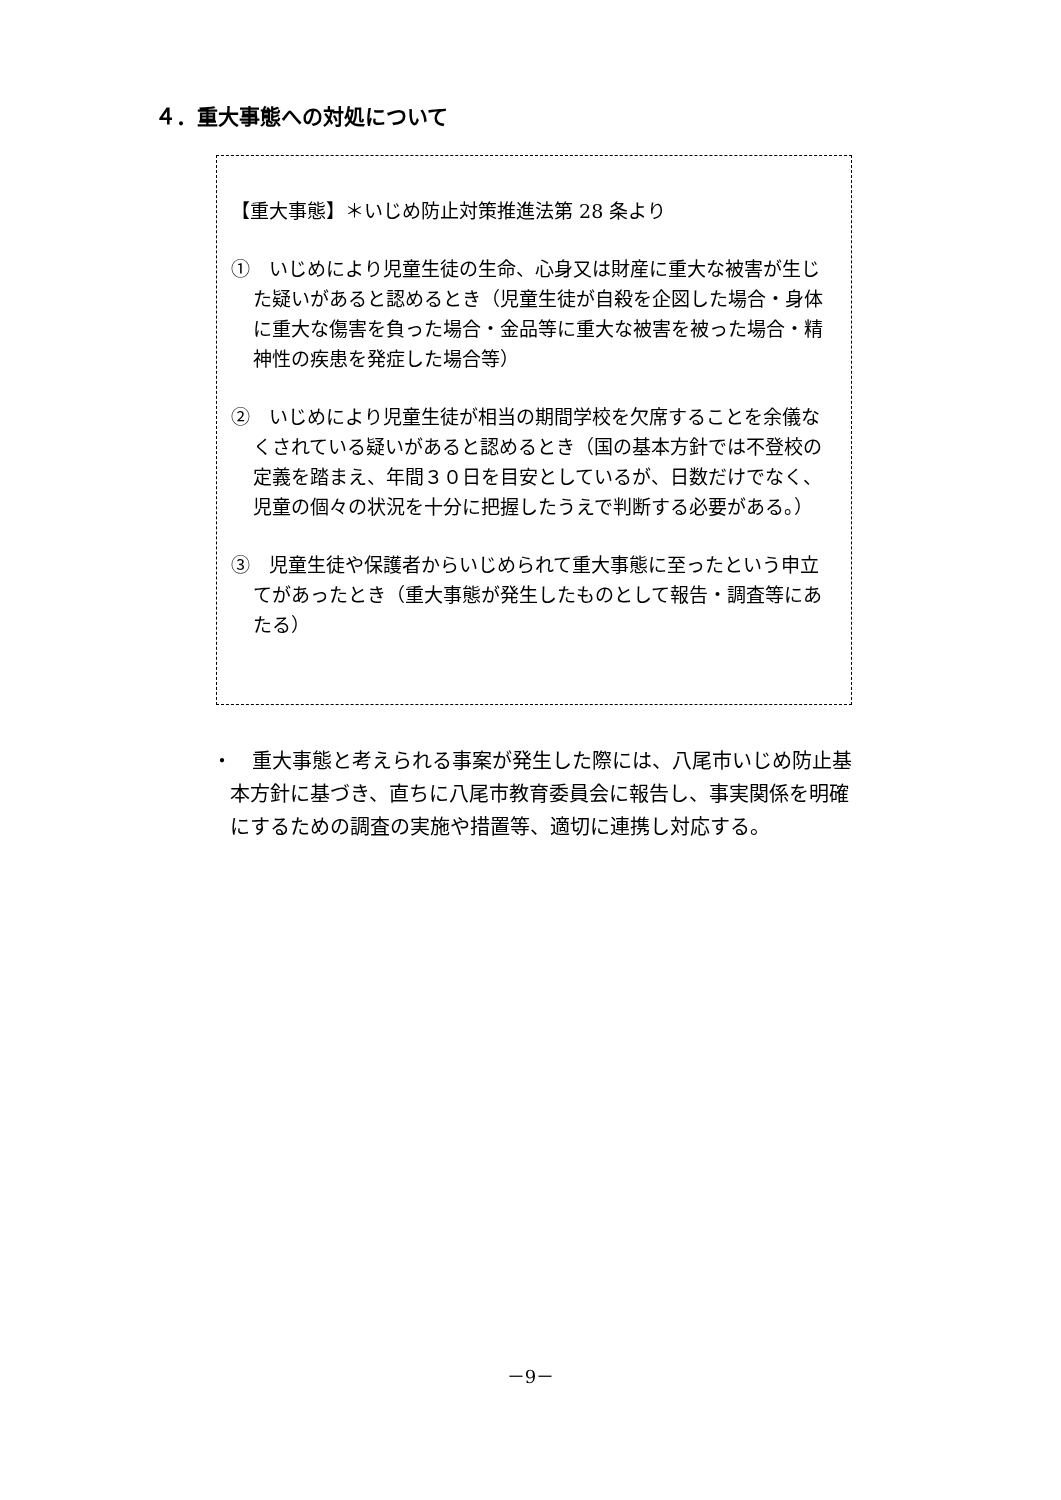４．重大事態への対処について
【重大事態】＊いじめ防止対策推進法第 28 条より
①　いじめにより児童生徒の生命、心身又は財産に重大な被害が生じた疑いがあると認めるとき（児童生徒が自殺を企図した場合・身体に重大な傷害を負った場合・金品等に重大な被害を被った場合・精神性の疾患を発症した場合等）
②　いじめにより児童生徒が相当の期間学校を欠席することを余儀なくされている疑いがあると認めるとき（国の基本方針では不登校の定義を踏まえ、年間３０日を目安としているが、日数だけでなく、児童の個々の状況を十分に把握したうえで判断する必要がある。）
③　児童生徒や保護者からいじめられて重大事態に至ったという申立てがあったとき（重大事態が発生したものとして報告・調査等にあたる）
・　重大事態と考えられる事案が発生した際には、八尾市いじめ防止基本方針に基づき、直ちに八尾市教育委員会に報告し、事実関係を明確にするための調査の実施や措置等、適切に連携し対応する。
－9－